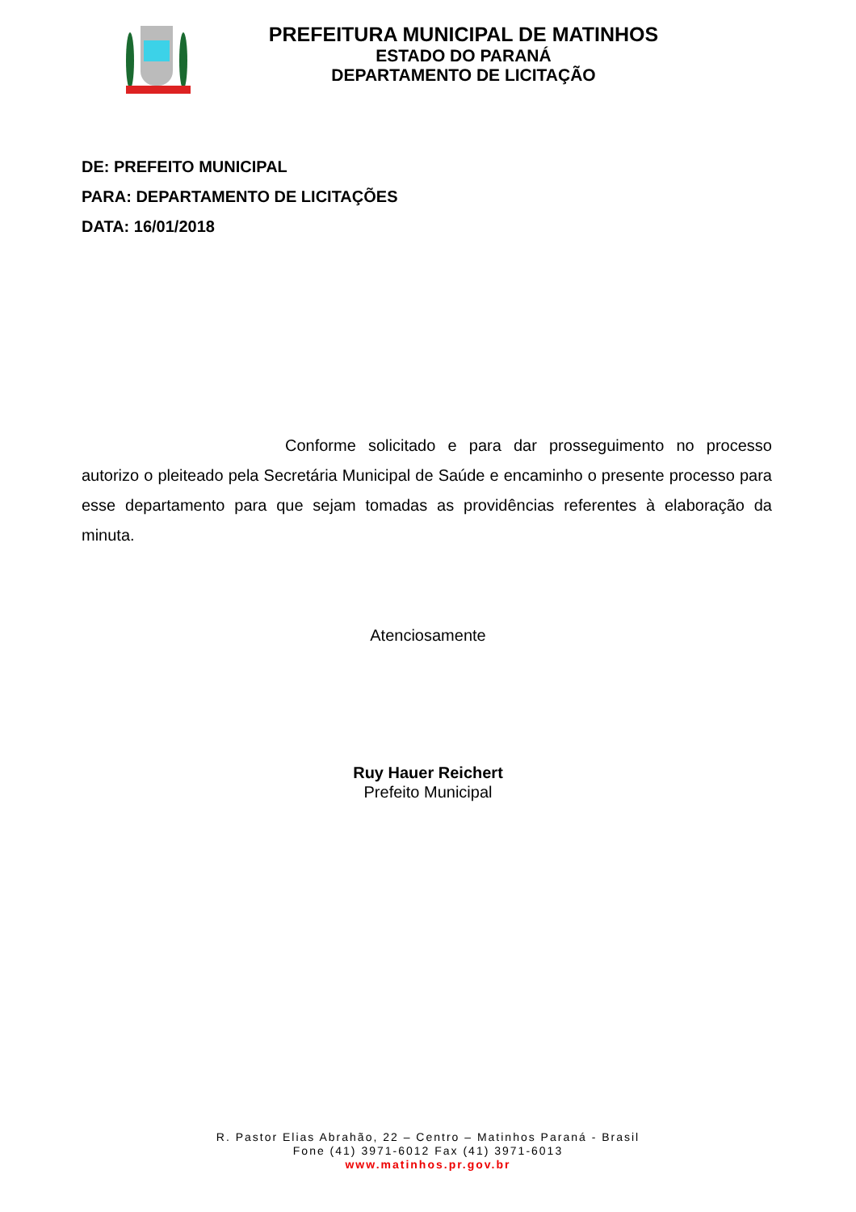PREFEITURA MUNICIPAL DE MATINHOS
ESTADO DO PARANÁ
DEPARTAMENTO DE LICITAÇÃO
DE: PREFEITO MUNICIPAL
PARA: DEPARTAMENTO DE LICITAÇÕES
DATA: 16/01/2018
Conforme solicitado e para dar prosseguimento no processo autorizo o pleiteado pela Secretária Municipal de Saúde e encaminho o presente processo para esse departamento para que sejam tomadas as providências referentes à elaboração da minuta.
Atenciosamente
Ruy Hauer Reichert
Prefeito Municipal
R. Pastor Elias Abrahão, 22 – Centro – Matinhos Paraná - Brasil
Fone (41) 3971-6012 Fax (41) 3971-6013
www.matinhos.pr.gov.br